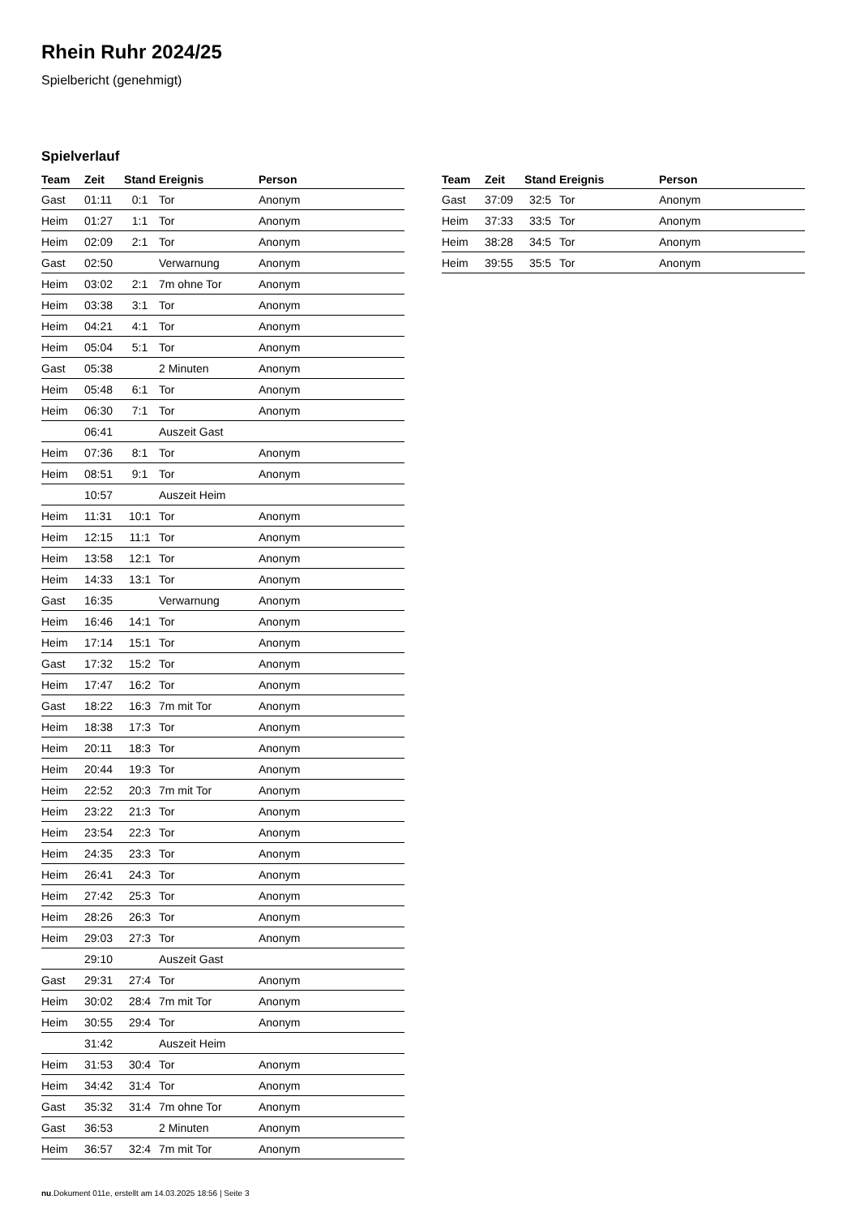Rhein Ruhr 2024/25
Spielbericht (genehmigt)
Spielverlauf
| Team | Zeit | Stand | Ereignis | Person |
| --- | --- | --- | --- | --- |
| Gast | 01:11 | 0:1 | Tor | Anonym |
| Heim | 01:27 | 1:1 | Tor | Anonym |
| Heim | 02:09 | 2:1 | Tor | Anonym |
| Gast | 02:50 | | Verwarnung | Anonym |
| Heim | 03:02 | 2:1 | 7m ohne Tor | Anonym |
| Heim | 03:38 | 3:1 | Tor | Anonym |
| Heim | 04:21 | 4:1 | Tor | Anonym |
| Heim | 05:04 | 5:1 | Tor | Anonym |
| Gast | 05:38 | | 2 Minuten | Anonym |
| Heim | 05:48 | 6:1 | Tor | Anonym |
| Heim | 06:30 | 7:1 | Tor | Anonym |
| | 06:41 | | Auszeit Gast | |
| Heim | 07:36 | 8:1 | Tor | Anonym |
| Heim | 08:51 | 9:1 | Tor | Anonym |
| | 10:57 | | Auszeit Heim | |
| Heim | 11:31 | 10:1 | Tor | Anonym |
| Heim | 12:15 | 11:1 | Tor | Anonym |
| Heim | 13:58 | 12:1 | Tor | Anonym |
| Heim | 14:33 | 13:1 | Tor | Anonym |
| Gast | 16:35 | | Verwarnung | Anonym |
| Heim | 16:46 | 14:1 | Tor | Anonym |
| Heim | 17:14 | 15:1 | Tor | Anonym |
| Gast | 17:32 | 15:2 | Tor | Anonym |
| Heim | 17:47 | 16:2 | Tor | Anonym |
| Gast | 18:22 | 16:3 | 7m mit Tor | Anonym |
| Heim | 18:38 | 17:3 | Tor | Anonym |
| Heim | 20:11 | 18:3 | Tor | Anonym |
| Heim | 20:44 | 19:3 | Tor | Anonym |
| Heim | 22:52 | 20:3 | 7m mit Tor | Anonym |
| Heim | 23:22 | 21:3 | Tor | Anonym |
| Heim | 23:54 | 22:3 | Tor | Anonym |
| Heim | 24:35 | 23:3 | Tor | Anonym |
| Heim | 26:41 | 24:3 | Tor | Anonym |
| Heim | 27:42 | 25:3 | Tor | Anonym |
| Heim | 28:26 | 26:3 | Tor | Anonym |
| Heim | 29:03 | 27:3 | Tor | Anonym |
| | 29:10 | | Auszeit Gast | |
| Gast | 29:31 | 27:4 | Tor | Anonym |
| Heim | 30:02 | 28:4 | 7m mit Tor | Anonym |
| Heim | 30:55 | 29:4 | Tor | Anonym |
| | 31:42 | | Auszeit Heim | |
| Heim | 31:53 | 30:4 | Tor | Anonym |
| Heim | 34:42 | 31:4 | Tor | Anonym |
| Gast | 35:32 | 31:4 | 7m ohne Tor | Anonym |
| Gast | 36:53 | | 2 Minuten | Anonym |
| Heim | 36:57 | 32:4 | 7m mit Tor | Anonym |
| Team | Zeit | Stand | Ereignis | Person |
| --- | --- | --- | --- | --- |
| Gast | 37:09 | 32:5 | Tor | Anonym |
| Heim | 37:33 | 33:5 | Tor | Anonym |
| Heim | 38:28 | 34:5 | Tor | Anonym |
| Heim | 39:55 | 35:5 | Tor | Anonym |
nu.Dokument 011e, erstellt am 14.03.2025 18:56 | Seite 3